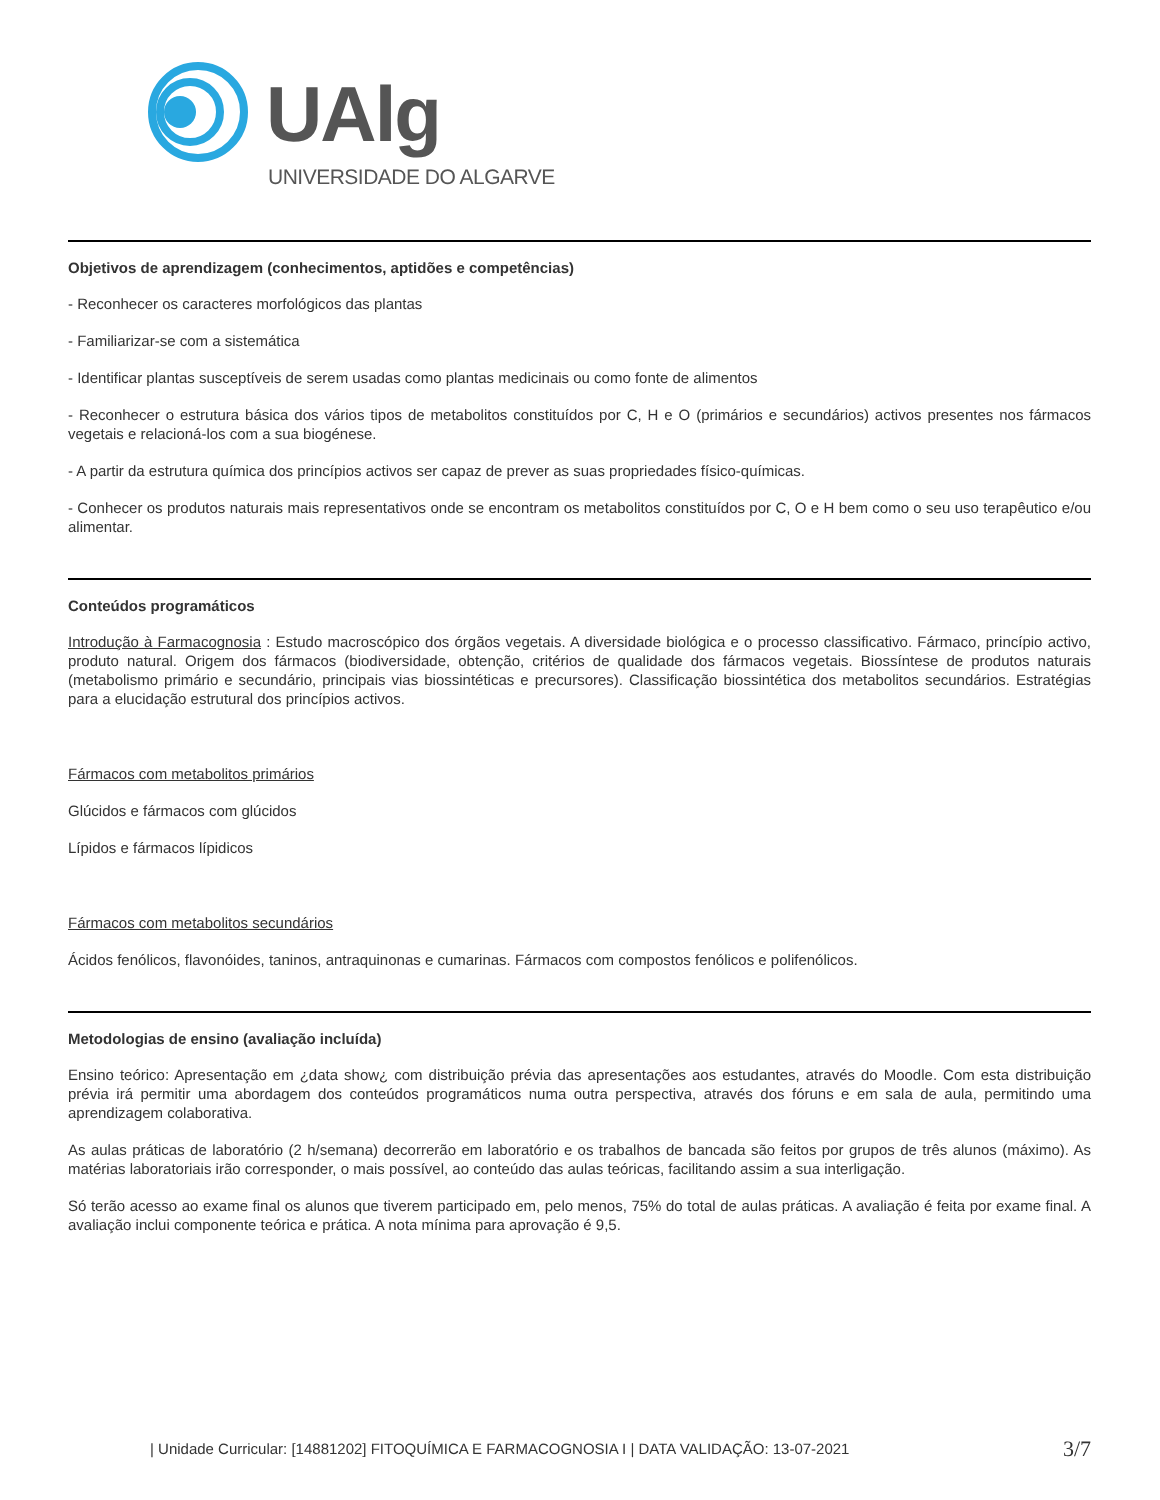UAlg
UNIVERSIDADE DO ALGARVE
Objetivos de aprendizagem (conhecimentos, aptidões e competências)
- Reconhecer os caracteres morfológicos das plantas
- Familiarizar-se com a sistemática
- Identificar plantas susceptíveis de serem usadas como plantas medicinais ou como fonte de alimentos
- Reconhecer o estrutura básica dos vários tipos de metabolitos constituídos por C, H e O (primários e secundários) activos presentes nos fármacos vegetais e relacioná-los com a sua biogénese.
- A partir da estrutura química dos princípios activos ser capaz de prever as suas propriedades físico-químicas.
- Conhecer os produtos naturais mais representativos onde se encontram os metabolitos constituídos por C, O e H bem como o seu uso terapêutico e/ou alimentar.
Conteúdos programáticos
Introdução à Farmacognosia : Estudo macroscópico dos órgãos vegetais. A diversidade biológica e o processo classificativo. Fármaco, princípio activo, produto natural. Origem dos fármacos (biodiversidade, obtenção, critérios de qualidade dos fármacos vegetais. Biossíntese de produtos naturais (metabolismo primário e secundário, principais vias biossintéticas e precursores). Classificação biossintética dos metabolitos secundários. Estratégias para a elucidação estrutural dos princípios activos.
Fármacos com metabolitos primários
Glúcidos e fármacos com glúcidos
Lípidos e fármacos lípidicos
Fármacos com metabolitos secundários
Ácidos fenólicos, flavonóides, taninos, antraquinonas e cumarinas. Fármacos com compostos fenólicos e polifenólicos.
Metodologias de ensino (avaliação incluída)
Ensino teórico: Apresentação em ¿data show¿ com distribuição prévia das apresentações aos estudantes, através do Moodle. Com esta distribuição prévia irá permitir uma abordagem dos conteúdos programáticos numa outra perspectiva, através dos fóruns e em sala de aula, permitindo uma aprendizagem colaborativa.
As aulas práticas de laboratório (2 h/semana) decorrerão em laboratório e os trabalhos de bancada são feitos por grupos de três alunos (máximo). As matérias laboratoriais irão corresponder, o mais possível, ao conteúdo das aulas teóricas, facilitando assim a sua interligação.
Só terão acesso ao exame final os alunos que tiverem participado em, pelo menos, 75% do total de aulas práticas. A avaliação é feita por exame final. A avaliação inclui componente teórica e prática. A nota mínima para aprovação é 9,5.
| Unidade Curricular: [14881202] FITOQUÍMICA E FARMACOGNOSIA I | DATA VALIDAÇÃO: 13-07-2021 3/7